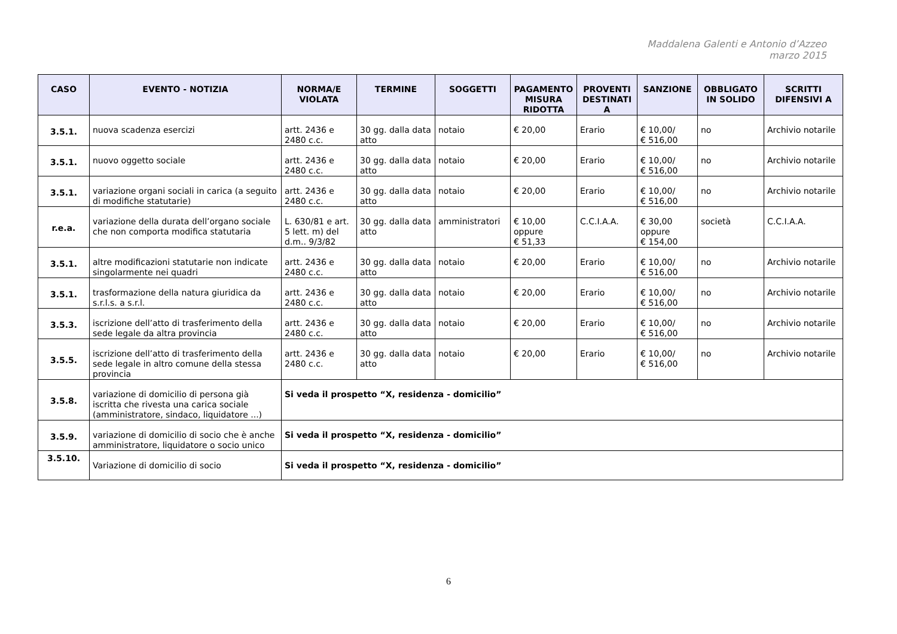Maddalena Galenti e Antonio d’Azzeo
marzo 2015
| CASO | EVENTO - NOTIZIA | NORMA/E VIOLATA | TERMINE | SOGGETTI | PAGAMENTO MISURA RIDOTTA | PROVENTI DESTINATI A | SANZIONE | OBBLIGATO IN SOLIDO | SCRITTI DIFENSIVI A |
| --- | --- | --- | --- | --- | --- | --- | --- | --- | --- |
| 3.5.1. | nuova scadenza esercizi | artt. 2436 e 2480 c.c. | 30 gg. dalla data atto | notaio | € 20,00 | Erario | € 10,00/ € 516,00 | no | Archivio notarile |
| 3.5.1. | nuovo oggetto sociale | artt. 2436 e 2480 c.c. | 30 gg. dalla data atto | notaio | € 20,00 | Erario | € 10,00/ € 516,00 | no | Archivio notarile |
| 3.5.1. | variazione organi sociali in carica (a seguito di modifiche statutarie) | artt. 2436 e 2480 c.c. | 30 gg. dalla data atto | notaio | € 20,00 | Erario | € 10,00/ € 516,00 | no | Archivio notarile |
| r.e.a. | variazione della durata dell’organo sociale che non comporta modifica statutaria | L. 630/81 e art. 5 lett. m) del d.m.. 9/3/82 | 30 gg. dalla data atto | amministratori | € 10,00 oppure € 51,33 | C.C.I.A.A. | € 30,00 oppure € 154,00 | società | C.C.I.A.A. |
| 3.5.1. | altre modificazioni statutarie non indicate singolarmente nei quadri | artt. 2436 e 2480 c.c. | 30 gg. dalla data atto | notaio | € 20,00 | Erario | € 10,00/ € 516,00 | no | Archivio notarile |
| 3.5.1. | trasformazione della natura giuridica da s.r.l.s. a s.r.l. | artt. 2436 e 2480 c.c. | 30 gg. dalla data atto | notaio | € 20,00 | Erario | € 10,00/ € 516,00 | no | Archivio notarile |
| 3.5.3. | iscrizione dell’atto di trasferimento della sede legale da altra provincia | artt. 2436 e 2480 c.c. | 30 gg. dalla data atto | notaio | € 20,00 | Erario | € 10,00/ € 516,00 | no | Archivio notarile |
| 3.5.5. | iscrizione dell’atto di trasferimento della sede legale in altro comune della stessa provincia | artt. 2436 e 2480 c.c. | 30 gg. dalla data atto | notaio | € 20,00 | Erario | € 10,00/ € 516,00 | no | Archivio notarile |
| 3.5.8. | variazione di domicilio di persona già iscritta che rivesta una carica sociale (amministratore, sindaco, liquidatore ...) | Si veda il prospetto “X, residenza - domicilio” | | | | | | | |
| 3.5.9. | variazione di domicilio di socio che è anche amministratore, liquidatore o socio unico | Si veda il prospetto “X, residenza - domicilio” | | | | | | | |
| 3.5.10. | Variazione di domicilio di socio | Si veda il prospetto “X, residenza - domicilio” | | | | | | | |
6